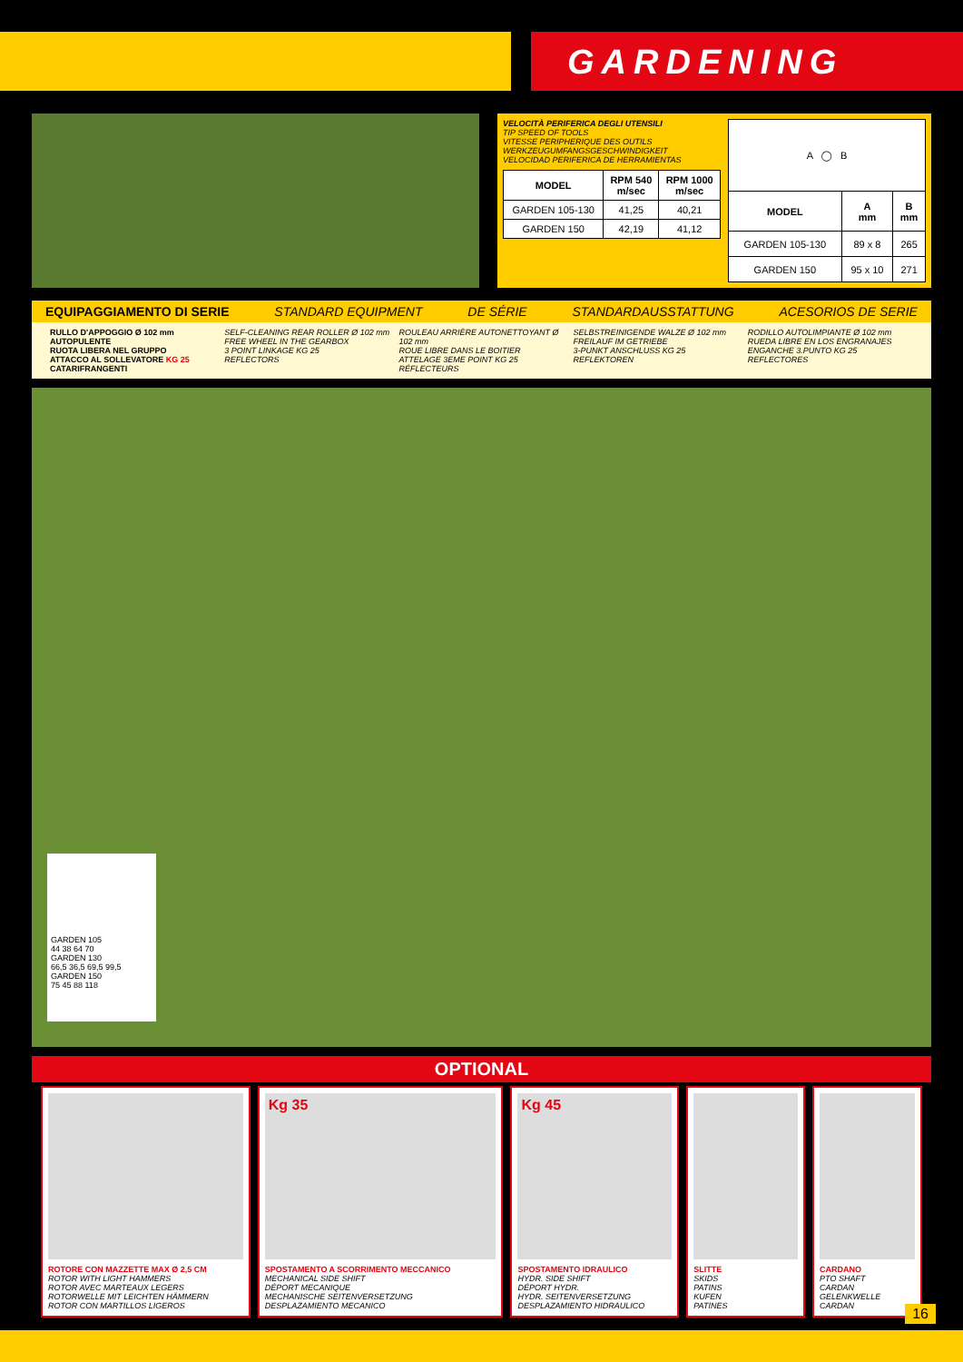GARDENING
VELOCITÀ PERIFERICA DEGLI UTENSILI
TIP SPEED OF TOOLS
VITESSE PERIPHERIQUE DES OUTILS
WERKZEUGUMFANGSGESCHWINDIGKEIT
VELOCIDAD PERIFERICA DE HERRAMIENTAS
| MODEL | RPM 540 m/sec | RPM 1000 m/sec |
| --- | --- | --- |
| GARDEN 105-130 | 41,25 | 40,21 |
| GARDEN 150 | 42,19 | 41,12 |
| A ◯ B | | |
| MODEL | A mm | B mm |
| GARDEN 105-130 | 89 x 8 | 265 |
| GARDEN 150 | 95 x 10 | 271 |
EQUIPAGGIAMENTO DI SERIE STANDARD EQUIPMENT DE SÉRIE STANDARDAUSSTATTUNG ACESORIOS DE SERIE
RULLO D'APPOGGIO Ø 102 mm AUTOPULENTE
RUOTA LIBERA NEL GRUPPO
ATTACCO AL SOLLEVATORE KG 25
CATARIFRANGENTI
SELF-CLEANING REAR ROLLER Ø 102 mm
FREE WHEEL IN THE GEARBOX
3 POINT LINKAGE KG 25
REFLECTORS
ROULEAU ARRIÈRE AUTONETTOYANT Ø 102 mm
ROUE LIBRE DANS LE BOITIER
ATTELAGE 3EME POINT KG 25
RÉFLECTEURS
SELBSTREINIGENDE WALZE Ø 102 mm
FREILAUF IM GETRIEBE
3-PUNKT ANSCHLUSS KG 25
REFLEKTOREN
RODILLO AUTOLIMPIANTE Ø 102 mm
RUEDA LIBRE EN LOS ENGRANAJES
ENGANCHE 3.PUNTO KG 25
REFLECTORES
GARDEN 105
44 38 64 70
GARDEN 130
66,5 36,5 69,5 99,5
GARDEN 150
75 45 88 118
OPTIONAL
ROTORE CON MAZZETTE MAX Ø 2,5 CM
ROTOR WITH LIGHT HAMMERS
ROTOR AVEC MARTEAUX LEGERS
ROTORWELLE MIT LEICHTEN HÄMMERN
ROTOR CON MARTILLOS LIGEROS
Kg 35
SPOSTAMENTO A SCORRIMENTO MECCANICO
MECHANICAL SIDE SHIFT
DÉPORT MECANIQUE
MECHANISCHE SEITENVERSETZUNG
DESPLAZAMIENTO MECANICO
Kg 45
SPOSTAMENTO IDRAULICO
HYDR. SIDE SHIFT
DÉPORT HYDR.
HYDR. SEITENVERSETZUNG
DESPLAZAMIENTO HIDRAULICO
SLITTE
SKIDS
PATINS
KUFEN
PATINES
CARDANO
PTO SHAFT
CARDAN
GELENKWELLE
CARDAN
16